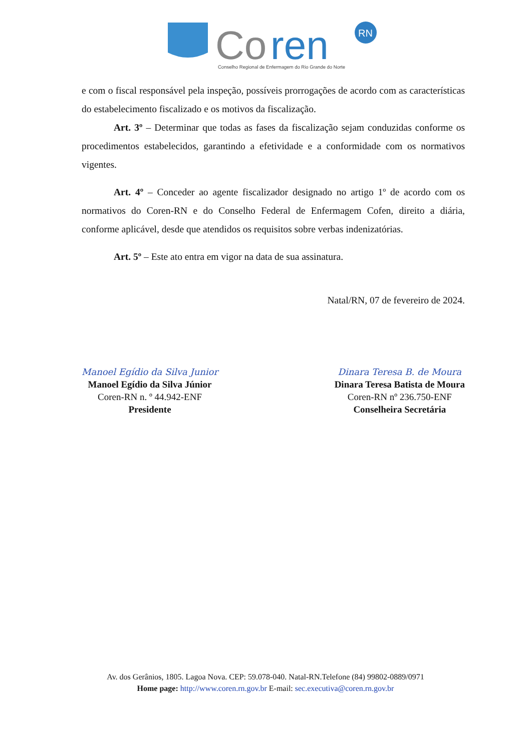Co
ren
RN
Conselho Regional de Enfermagem do Rio Grande do Norte
e com o fiscal responsável pela inspeção, possíveis prorrogações de acordo com as características do estabelecimento fiscalizado e os motivos da fiscalização.
Art. 3º – Determinar que todas as fases da fiscalização sejam conduzidas conforme os procedimentos estabelecidos, garantindo a efetividade e a conformidade com os normativos vigentes.
Art. 4º – Conceder ao agente fiscalizador designado no artigo 1º de acordo com os normativos do Coren-RN e do Conselho Federal de Enfermagem Cofen, direito a diária, conforme aplicável, desde que atendidos os requisitos sobre verbas indenizatórias.
Art. 5º – Este ato entra em vigor na data de sua assinatura.
Natal/RN, 07 de fevereiro de 2024.
Manoel Egídio da Silva Junior
Manoel Egídio da Silva Júnior
Coren-RN n. º 44.942-ENF
Presidente
Dinara Teresa B. de Moura
Dinara Teresa Batista de Moura
Coren-RN nº 236.750-ENF
Conselheira Secretária
Av. dos Gerânios, 1805. Lagoa Nova. CEP: 59.078-040. Natal-RN.Telefone (84) 99802-0889/0971
Home page: http://www.coren.rn.gov.br E-mail: sec.executiva@coren.rn.gov.br